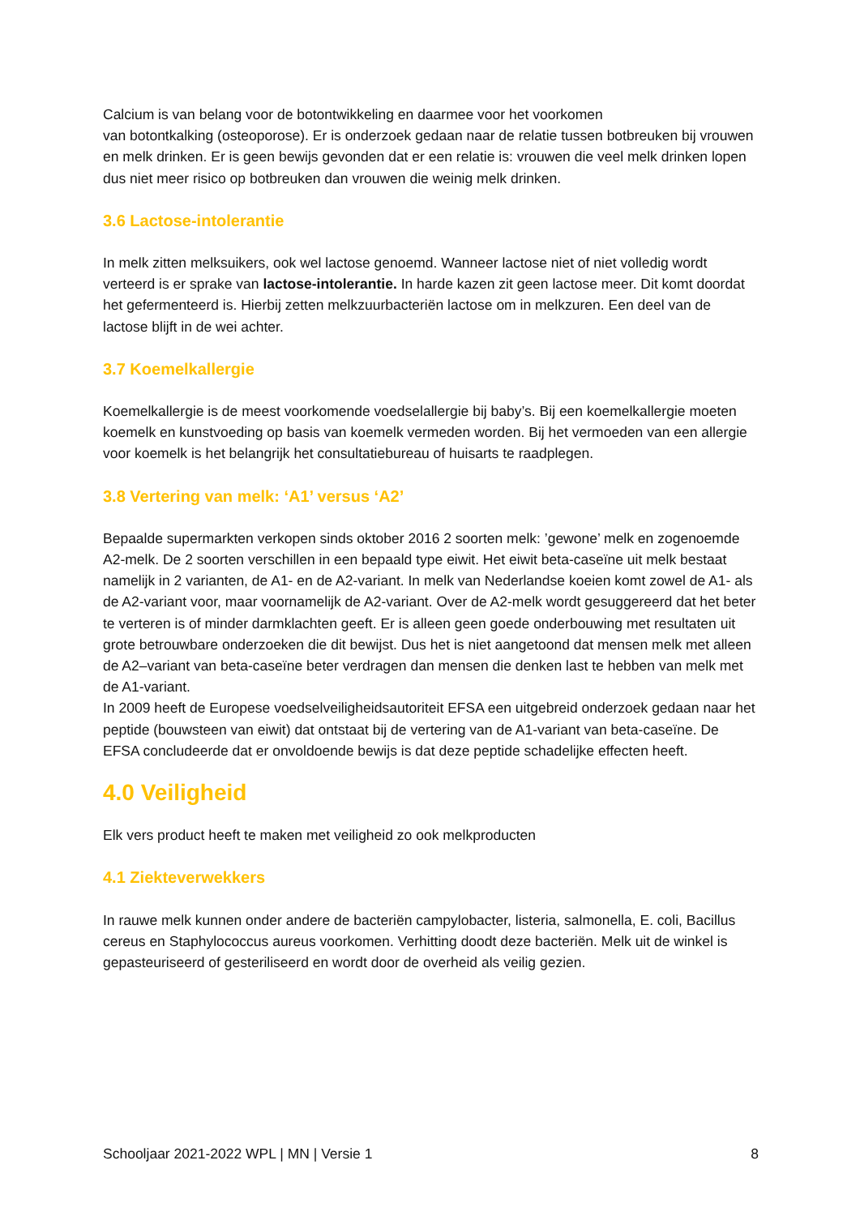Calcium is van belang voor de botontwikkeling en daarmee voor het voorkomen
van botontkalking (osteoporose). Er is onderzoek gedaan naar de relatie tussen botbreuken bij vrouwen en melk drinken. Er is geen bewijs gevonden dat er een relatie is: vrouwen die veel melk drinken lopen dus niet meer risico op botbreuken dan vrouwen die weinig melk drinken.
3.6 Lactose-intolerantie
In melk zitten melksuikers, ook wel lactose genoemd. Wanneer lactose niet of niet volledig wordt verteerd is er sprake van lactose-intolerantie. In harde kazen zit geen lactose meer. Dit komt doordat het gefermenteerd is. Hierbij zetten melkzuurbacteriën lactose om in melkzuren. Een deel van de lactose blijft in de wei achter.
3.7 Koemelkallergie
Koemelkallergie is de meest voorkomende voedselallergie bij baby’s. Bij een koemelkallergie moeten koemelk en kunstvoeding op basis van koemelk vermeden worden. Bij het vermoeden van een allergie voor koemelk is het belangrijk het consultatiebureau of huisarts te raadplegen.
3.8 Vertering van melk: ‘A1’ versus ‘A2’
Bepaalde supermarkten verkopen sinds oktober 2016 2 soorten melk: ’gewone’ melk en zogenoemde A2-melk. De 2 soorten verschillen in een bepaald type eiwit. Het eiwit beta-caseïne uit melk bestaat namelijk in 2 varianten, de A1- en de A2-variant. In melk van Nederlandse koeien komt zowel de A1- als de A2-variant voor, maar voornamelijk de A2-variant. Over de A2-melk wordt gesuggereerd dat het beter te verteren is of minder darmklachten geeft. Er is alleen geen goede onderbouwing met resultaten uit grote betrouwbare onderzoeken die dit bewijst. Dus het is niet aangetoond dat mensen melk met alleen de A2–variant van beta-caseïne beter verdragen dan mensen die denken last te hebben van melk met de A1-variant.
In 2009 heeft de Europese voedselveiligheidsautoriteit EFSA een uitgebreid onderzoek gedaan naar het peptide (bouwsteen van eiwit) dat ontstaat bij de vertering van de A1-variant van beta-caseïne. De EFSA concludeerde dat er onvoldoende bewijs is dat deze peptide schadelijke effecten heeft.
4.0 Veiligheid
Elk vers product heeft te maken met veiligheid zo ook melkproducten
4.1 Ziekteverwekkers
In rauwe melk kunnen onder andere de bacteriën campylobacter, listeria, salmonella, E. coli, Bacillus cereus en Staphylococcus aureus voorkomen. Verhitting doodt deze bacteriën. Melk uit de winkel is gepasteuriseerd of gesteriliseerd en wordt door de overheid als veilig gezien.
Schooljaar 2021-2022 WPL | MN | Versie 1 8